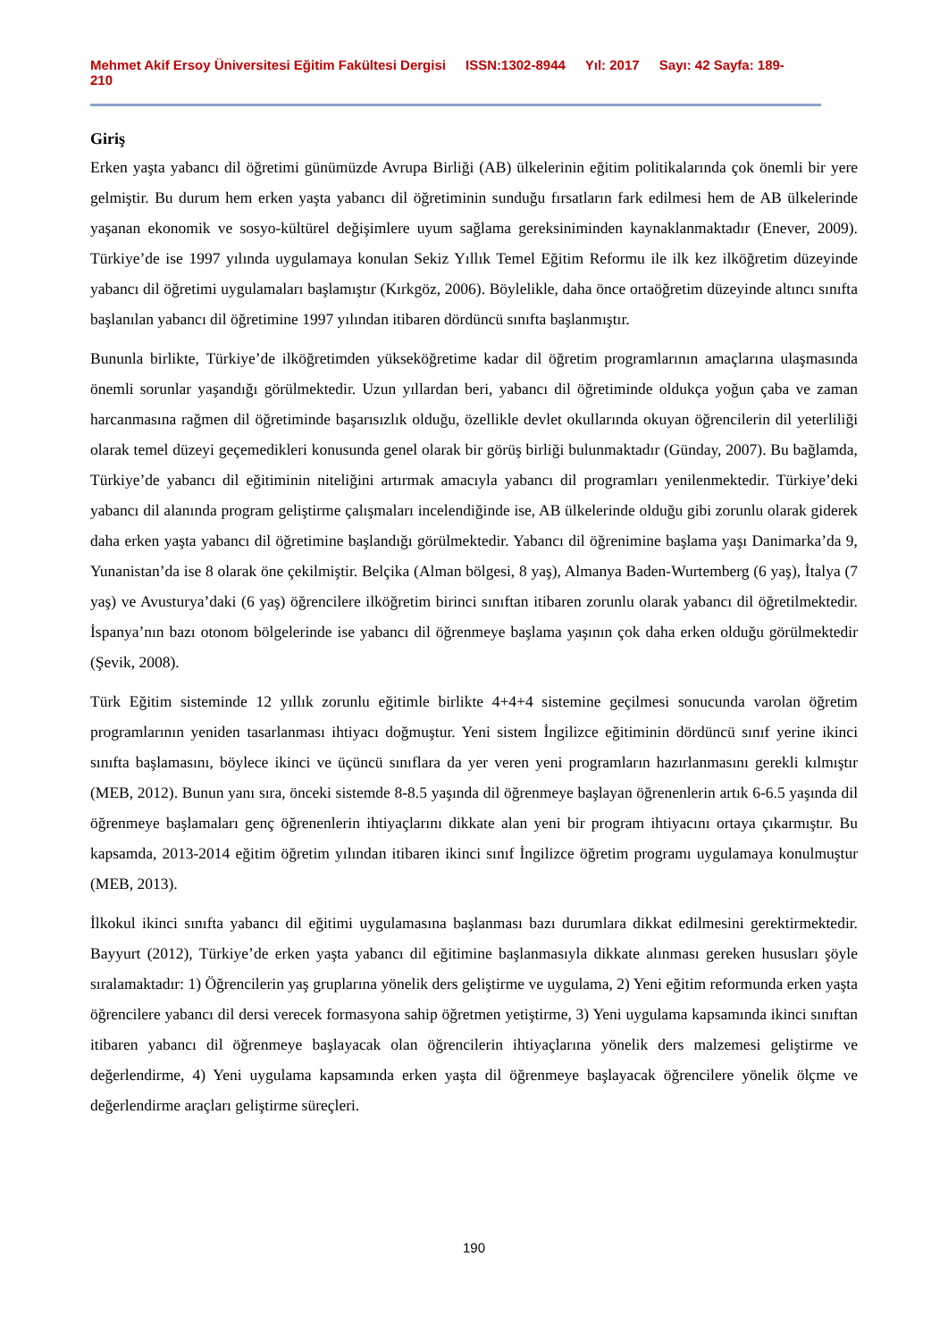Mehmet Akif Ersoy Üniversitesi Eğitim Fakültesi Dergisi ISSN:1302-8944 Yıl: 2017 Sayı: 42 Sayfa: 189-210
Giriş
Erken yaşta yabancı dil öğretimi günümüzde Avrupa Birliği (AB) ülkelerinin eğitim politikalarında çok önemli bir yere gelmiştir. Bu durum hem erken yaşta yabancı dil öğretiminin sunduğu fırsatların fark edilmesi hem de AB ülkelerinde yaşanan ekonomik ve sosyo-kültürel değişimlere uyum sağlama gereksiniminden kaynaklanmaktadır (Enever, 2009). Türkiye’de ise 1997 yılında uygulamaya konulan Sekiz Yıllık Temel Eğitim Reformu ile ilk kez ilköğretim düzeyinde yabancı dil öğretimi uygulamaları başlamıştır (Kırkgöz, 2006). Böylelikle, daha önce ortaöğretim düzeyinde altıncı sınıfta başlanılan yabancı dil öğretimine 1997 yılından itibaren dördüncü sınıfta başlanmıştır.
Bununla birlikte, Türkiye’de ilköğretimden yükseköğretime kadar dil öğretim programlarının amaçlarına ulaşmasında önemli sorunlar yaşandığı görülmektedir. Uzun yıllardan beri, yabancı dil öğretiminde oldukça yoğun çaba ve zaman harcanmasına rağmen dil öğretiminde başarısızlık olduğu, özellikle devlet okullarında okuyan öğrencilerin dil yeterliliği olarak temel düzeyi geçemedikleri konusunda genel olarak bir görüş birliği bulunmaktadır (Günday, 2007). Bu bağlamda, Türkiye’de yabancı dil eğitiminin niteliğini artırmak amacıyla yabancı dil programları yenilenmektedir. Türkiye’deki yabancı dil alanında program geliştirme çalışmaları incelendiğinde ise, AB ülkelerinde olduğu gibi zorunlu olarak giderek daha erken yaşta yabancı dil öğretimine başlandığı görülmektedir. Yabancı dil öğrenimine başlama yaşı Danimarka’da 9, Yunanistan’da ise 8 olarak öne çekilmiştir. Belçika (Alman bölgesi, 8 yaş), Almanya Baden-Wurtemberg (6 yaş), İtalya (7 yaş) ve Avusturya’daki (6 yaş) öğrencilere ilköğretim birinci sınıftan itibaren zorunlu olarak yabancı dil öğretilmektedir. İspanya’nın bazı otonom bölgelerinde ise yabancı dil öğrenmeye başlama yaşının çok daha erken olduğu görülmektedir (Şevik, 2008).
Türk Eğitim sisteminde 12 yıllık zorunlu eğitimle birlikte 4+4+4 sistemine geçilmesi sonucunda varolan öğretim programlarının yeniden tasarlanması ihtiyacı doğmuştur. Yeni sistem İngilizce eğitiminin dördüncü sınıf yerine ikinci sınıfta başlamasını, böylece ikinci ve üçüncü sınıflara da yer veren yeni programların hazırlanmasını gerekli kılmıştır (MEB, 2012). Bunun yanı sıra, önceki sistemde 8-8.5 yaşında dil öğrenmeye başlayan öğrenenlerin artık 6-6.5 yaşında dil öğrenmeye başlamaları genç öğrenenlerin ihtiyaçlarını dikkate alan yeni bir program ihtiyacını ortaya çıkarmıştır. Bu kapsamda, 2013-2014 eğitim öğretim yılından itibaren ikinci sınıf İngilizce öğretim programı uygulamaya konulmuştur (MEB, 2013).
İlkokul ikinci sınıfta yabancı dil eğitimi uygulamasına başlanması bazı durumlara dikkat edilmesini gerektirmektedir. Bayyurt (2012), Türkiye’de erken yaşta yabancı dil eğitimine başlanmasıyla dikkate alınması gereken hususları şöyle sıralamaktadır: 1) Öğrencilerin yaş gruplarına yönelik ders geliştirme ve uygulama, 2) Yeni eğitim reformunda erken yaşta öğrencilere yabancı dil dersi verecek formasyona sahip öğretmen yetiştirme, 3) Yeni uygulama kapsamında ikinci sınıftan itibaren yabancı dil öğrenmeye başlayacak olan öğrencilerin ihtiyaçlarına yönelik ders malzemesi geliştirme ve değerlendirme, 4) Yeni uygulama kapsamında erken yaşta dil öğrenmeye başlayacak öğrencilere yönelik ölçme ve değerlendirme araçları geliştirme süreçleri.
190